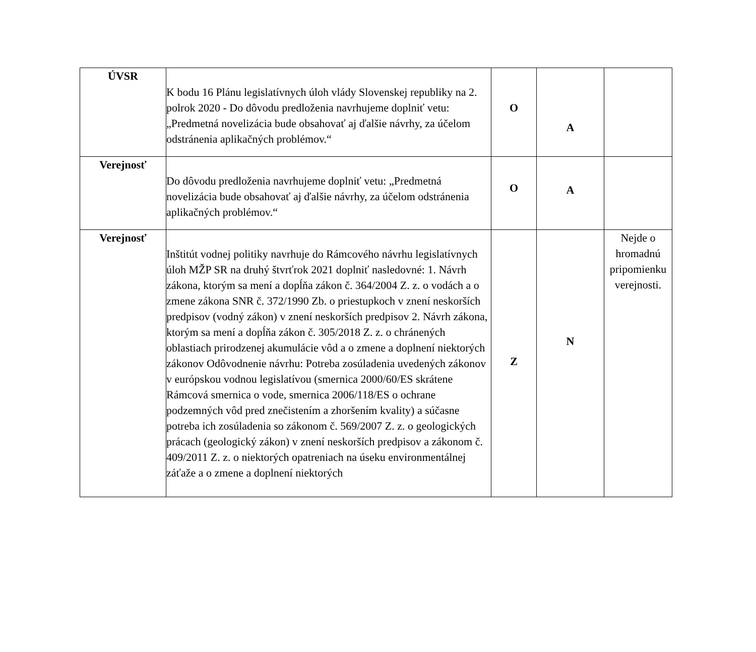| ÚVSR | K bodu 16 Plánu legislatívnych úloh vlády Slovenskej republiky na 2. polrok 2020 - Do dôvodu predloženia navrhujeme doplniť vetu: „Predmetná novelizácia bude obsahovať aj ďalšie návrhy, za účelom odstránenia aplikačných problémov.“ | O | A | |
| Verejnosť | Do dôvodu predloženia navrhujeme doplniť vetu: „Predmetná novelizácia bude obsahovať aj ďalšie návrhy, za účelom odstránenia aplikačných problémov.“ | O | A | |
| Verejnosť | Inštitút vodnej politiky navrhuje do Rámcového návrhu legislatívnych úloh MŽP SR na druhý štvrťrok 2021 doplniť nasledovné: 1. Návrh zákona, ktorým sa mení a dopĺňa zákon č. 364/2004 Z. z. o vodách a o zmene zákona SNR č. 372/1990 Zb. o priestupkoch v znení neskorších predpisov (vodný zákon) v znení neskorších predpisov 2. Návrh zákona, ktorým sa mení a dopĺňa zákon č. 305/2018 Z. z. o chránených oblastiach prirodzenej akumulácie vôd a o zmene a doplnení niektorých zákonov Odôvodnenie návrhu: Potreba zosúladenia uvedených zákonov v európskou vodnou legislatívou (smernica 2000/60/ES skrátene Rámcová smernica o vode, smernica 2006/118/ES o ochrane podzemných vôd pred znečistením a zhoršením kvality) a súčasne potreba ich zosúladenia so zákonom č. 569/2007 Z. z. o geologických prácach (geologický zákon) v znení neskorších predpisov a zákonom č. 409/2011 Z. z. o niektorých opatreniach na úseku environmentálnej záťaže a o zmene a doplnení niektorých | Z | N | Nejde o hromadnú pripomienku verejnosti. |